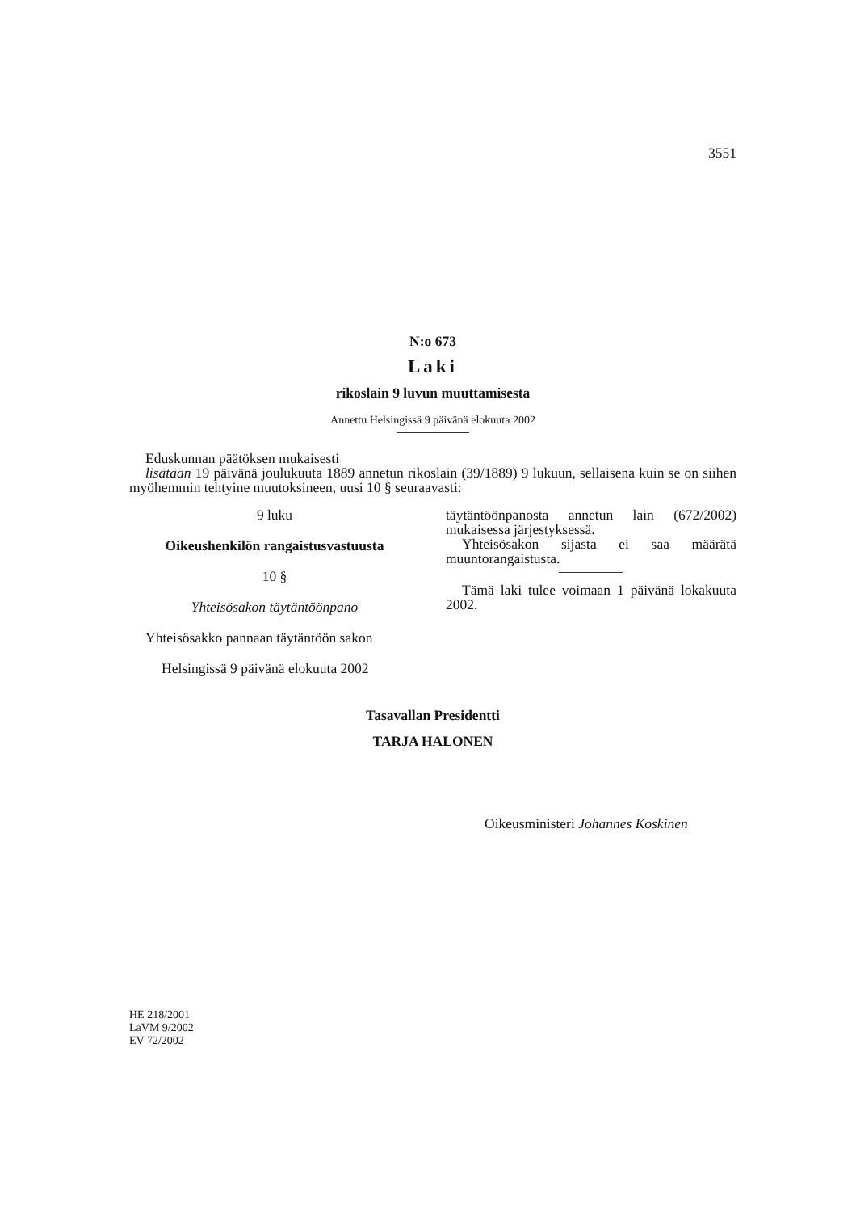3551
N:o 673
Laki
rikoslain 9 luvun muuttamisesta
Annettu Helsingissä 9 päivänä elokuuta 2002
Eduskunnan päätöksen mukaisesti
lisätään 19 päivänä joulukuuta 1889 annetun rikoslain (39/1889) 9 lukuun, sellaisena kuin se on siihen myöhemmin tehtyine muutoksineen, uusi 10 § seuraavasti:
9 luku
Oikeushenkilön rangaistusvastuusta
10 §
Yhteisösakon täytäntöönpano
Yhteisösakko pannaan täytäntöön sakon
täytäntöönpanosta annetun lain (672/2002) mukaisessa järjestyksessä.
Yhteisösakon sijasta ei saa määrätä muuntorangaistusta.
Tämä laki tulee voimaan 1 päivänä lokakuuta 2002.
Helsingissä 9 päivänä elokuuta 2002
Tasavallan Presidentti
TARJA HALONEN
Oikeusministeri Johannes Koskinen
HE 218/2001
LaVM 9/2002
EV 72/2002